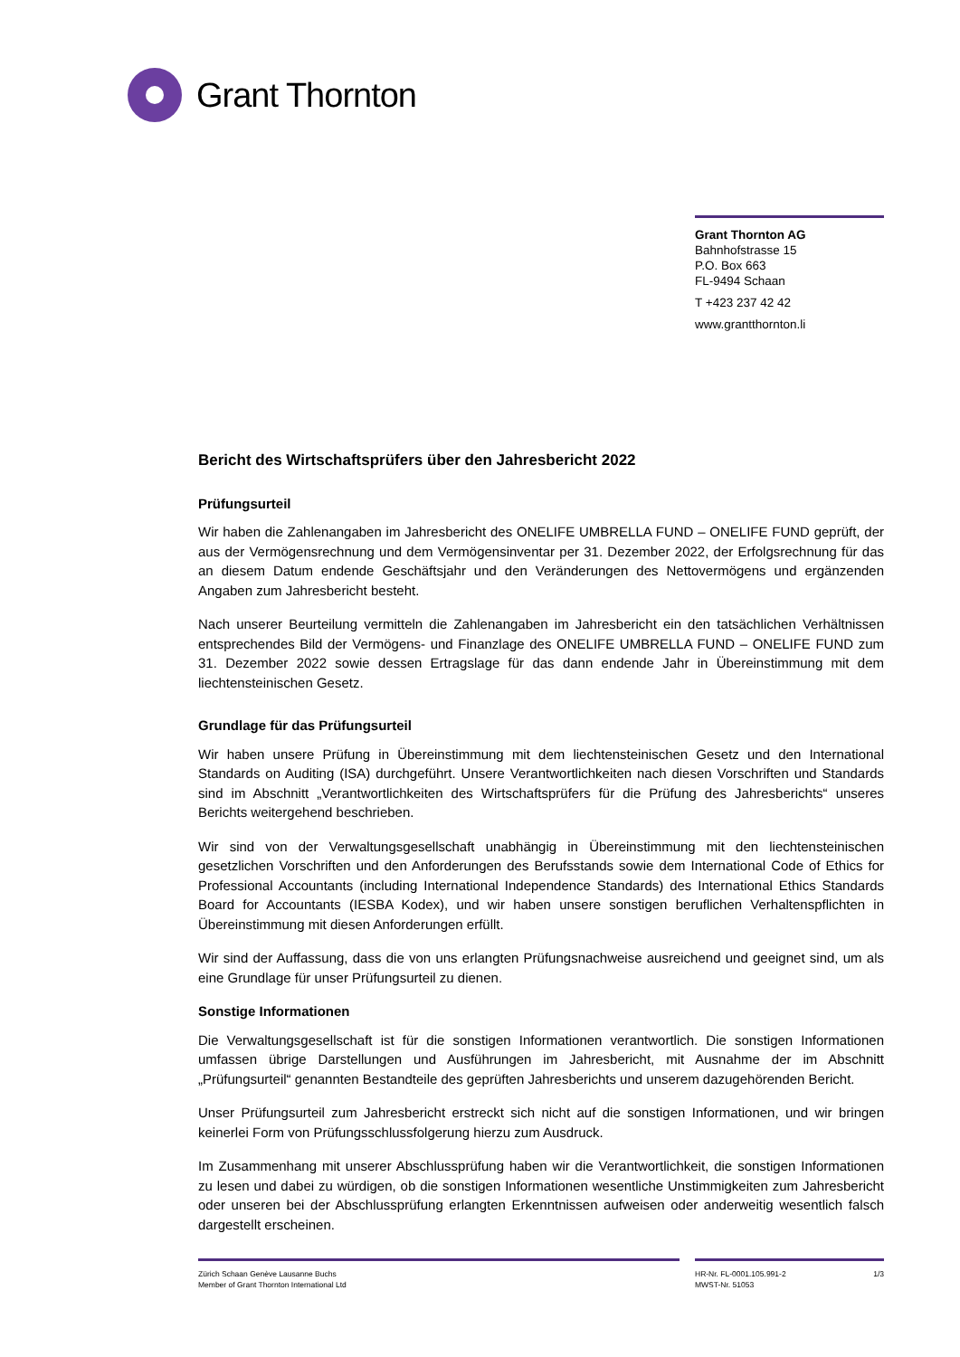Grant Thornton
Grant Thornton AG
Bahnhofstrasse 15
P.O. Box 663
FL-9494 Schaan
T +423 237 42 42
www.grantthornton.li
Bericht des Wirtschaftsprüfers über den Jahresbericht 2022
Prüfungsurteil
Wir haben die Zahlenangaben im Jahresbericht des ONELIFE UMBRELLA FUND – ONELIFE FUND geprüft, der aus der Vermögensrechnung und dem Vermögensinventar per 31. Dezember 2022, der Erfolgsrechnung für das an diesem Datum endende Geschäftsjahr und den Veränderungen des Nettovermögens und ergänzenden Angaben zum Jahresbericht besteht.
Nach unserer Beurteilung vermitteln die Zahlenangaben im Jahresbericht ein den tatsächlichen Verhältnissen entsprechendes Bild der Vermögens- und Finanzlage des ONELIFE UMBRELLA FUND – ONELIFE FUND zum 31. Dezember 2022 sowie dessen Ertragslage für das dann endende Jahr in Übereinstimmung mit dem liechtensteinischen Gesetz.
Grundlage für das Prüfungsurteil
Wir haben unsere Prüfung in Übereinstimmung mit dem liechtensteinischen Gesetz und den International Standards on Auditing (ISA) durchgeführt. Unsere Verantwortlichkeiten nach diesen Vorschriften und Standards sind im Abschnitt „Verantwortlichkeiten des Wirtschaftsprüfers für die Prüfung des Jahresberichts“ unseres Berichts weitergehend beschrieben.
Wir sind von der Verwaltungsgesellschaft unabhängig in Übereinstimmung mit den liechtensteinischen gesetzlichen Vorschriften und den Anforderungen des Berufsstands sowie dem International Code of Ethics for Professional Accountants (including International Independence Standards) des International Ethics Standards Board for Accountants (IESBA Kodex), und wir haben unsere sonstigen beruflichen Verhaltenspflichten in Übereinstimmung mit diesen Anforderungen erfüllt.
Wir sind der Auffassung, dass die von uns erlangten Prüfungsnachweise ausreichend und geeignet sind, um als eine Grundlage für unser Prüfungsurteil zu dienen.
Sonstige Informationen
Die Verwaltungsgesellschaft ist für die sonstigen Informationen verantwortlich. Die sonstigen Informationen umfassen übrige Darstellungen und Ausführungen im Jahresbericht, mit Ausnahme der im Abschnitt „Prüfungsurteil“ genannten Bestandteile des geprüften Jahresberichts und unserem dazugehörenden Bericht.
Unser Prüfungsurteil zum Jahresbericht erstreckt sich nicht auf die sonstigen Informationen, und wir bringen keinerlei Form von Prüfungsschlussfolgerung hierzu zum Ausdruck.
Im Zusammenhang mit unserer Abschlussprüfung haben wir die Verantwortlichkeit, die sonstigen Informationen zu lesen und dabei zu würdigen, ob die sonstigen Informationen wesentliche Unstimmigkeiten zum Jahresbericht oder unseren bei der Abschlussprüfung erlangten Erkenntnissen aufweisen oder anderweitig wesentlich falsch dargestellt erscheinen.
Zürich Schaan Genève Lausanne Buchs
Member of Grant Thornton International Ltd
HR-Nr. FL-0001.105.991-2
MWST-Nr. 51053
1/3